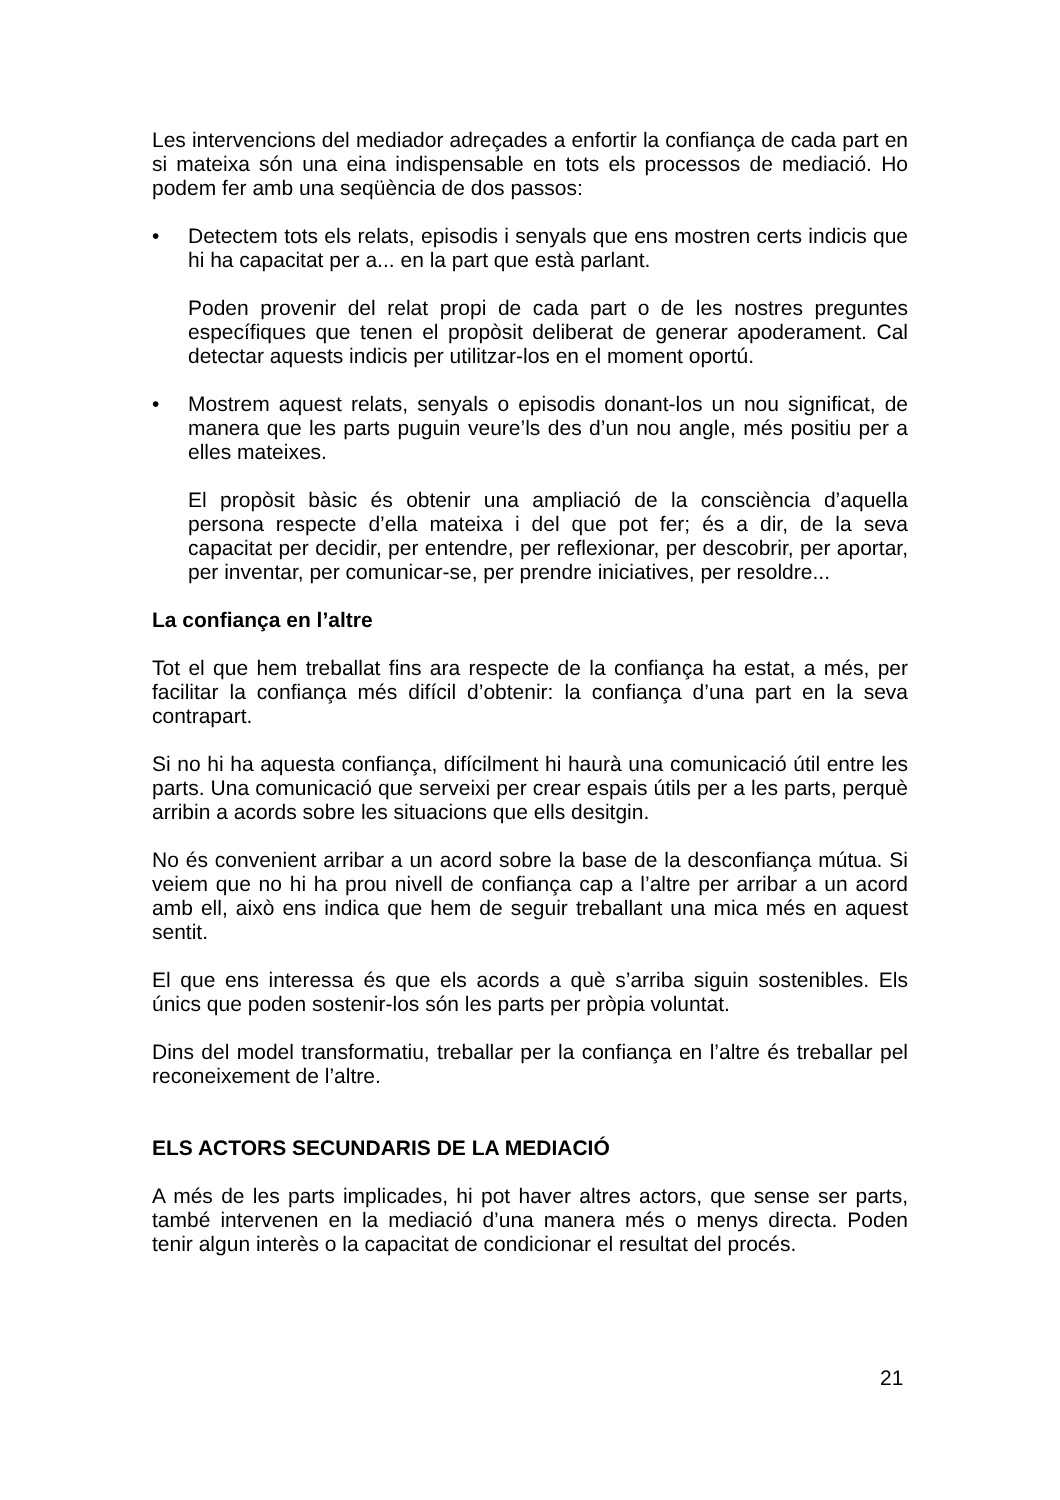Les intervencions del mediador adreçades a enfortir la confiança de cada part en si mateixa són una eina indispensable en tots els processos de mediació. Ho podem fer amb una seqüència de dos passos:
•
Detectem tots els relats, episodis i senyals que ens mostren certs indicis que hi ha capacitat per a... en la part que està parlant.
Poden provenir del relat propi de cada part o de les nostres preguntes específiques que tenen el propòsit deliberat de generar apoderament. Cal detectar aquests indicis per utilitzar-los en el moment oportú.
•
Mostrem aquest relats, senyals o episodis donant-los un nou significat, de manera que les parts puguin veure’ls des d’un nou angle, més positiu per a elles mateixes.
El propòsit bàsic és obtenir una ampliació de la consciència d’aquella persona respecte d’ella mateixa i del que pot fer; és a dir, de la seva capacitat per decidir, per entendre, per reflexionar, per descobrir, per aportar, per inventar, per comunicar-se, per prendre iniciatives, per resoldre...
La confiança en l’altre
Tot el que hem treballat fins ara respecte de la confiança ha estat, a més, per facilitar la confiança més difícil d’obtenir: la confiança d’una part en la seva contrapart.
Si no hi ha aquesta confiança, difícilment hi haurà una comunicació útil entre les parts. Una comunicació que serveixi per crear espais útils per a les parts, perquè arribin a acords sobre les situacions que ells desitgin.
No és convenient arribar a un acord sobre la base de la desconfiança mútua. Si veiem que no hi ha prou nivell de confiança cap a l’altre per arribar a un acord amb ell, això ens indica que hem de seguir treballant una mica més en aquest sentit.
El que ens interessa és que els acords a què s’arriba siguin sostenibles. Els únics que poden sostenir-los són les parts per pròpia voluntat.
Dins del model transformatiu, treballar per la confiança en l’altre és treballar pel reconeixement de l’altre.
ELS ACTORS SECUNDARIS DE LA MEDIACIÓ
A més de les parts implicades, hi pot haver altres actors, que sense ser parts, també intervenen en la mediació d’una manera més o menys directa. Poden tenir algun interès o la capacitat de condicionar el resultat del procés.
21